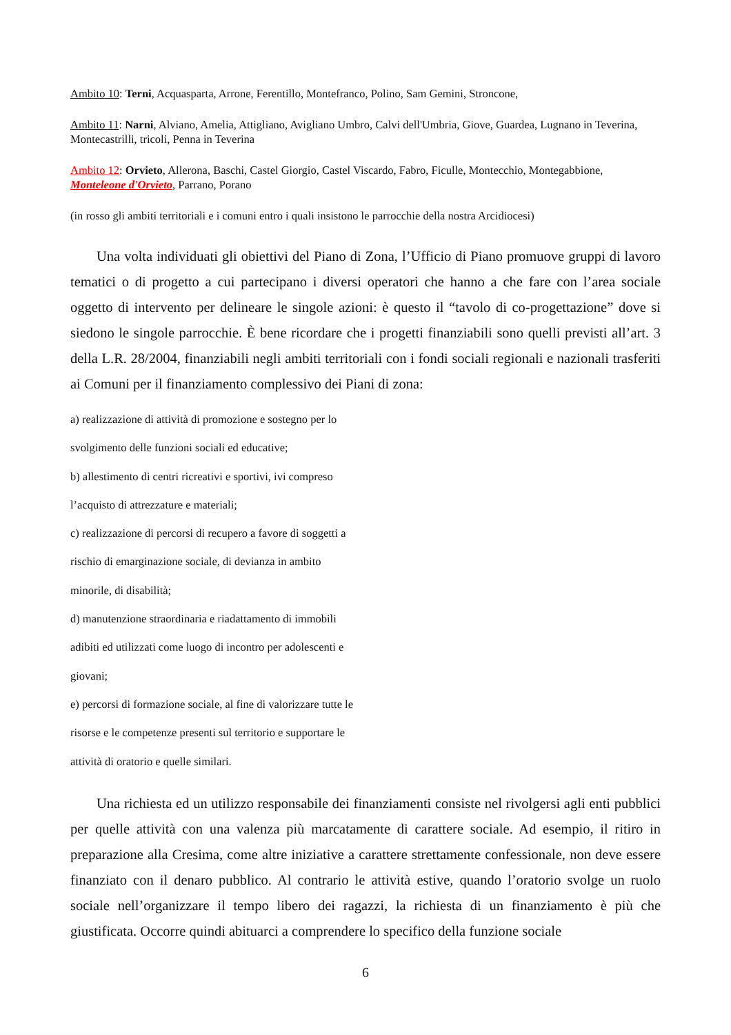Ambito 10: Terni, Acquasparta, Arrone, Ferentillo, Montefranco, Polino, Sam Gemini, Stroncone,
Ambito 11: Narni, Alviano, Amelia, Attigliano, Avigliano Umbro, Calvi dell'Umbria, Giove, Guardea, Lugnano in Teverina, Montecastrilli, tricoli, Penna in Teverina
Ambito 12: Orvieto, Allerona, Baschi, Castel Giorgio, Castel Viscardo, Fabro, Ficulle, Montecchio, Montegabbione, Monteleone d'Orvieto, Parrano, Porano
(in rosso gli ambiti territoriali e i comuni entro i quali insistono le parrocchie della nostra Arcidiocesi)
Una volta individuati gli obiettivi del Piano di Zona, l’Ufficio di Piano promuove gruppi di lavoro tematici o di progetto a cui partecipano i diversi operatori che hanno a che fare con l’area sociale oggetto di intervento per delineare le singole azioni: è questo il “tavolo di co-progettazione” dove si siedono le singole parrocchie. È bene ricordare che i progetti finanziabili sono quelli previsti all’art. 3 della L.R. 28/2004, finanziabili negli ambiti territoriali con i fondi sociali regionali e nazionali trasferiti ai Comuni per il finanziamento complessivo dei Piani di zona:
a) realizzazione di attività di promozione e sostegno per lo
svolgimento delle funzioni sociali ed educative;
b) allestimento di centri ricreativi e sportivi, ivi compreso
l’acquisto di attrezzature e materiali;
c) realizzazione di percorsi di recupero a favore di soggetti a
rischio di emarginazione sociale, di devianza in ambito
minorile, di disabilità;
d) manutenzione straordinaria e riadattamento di immobili
adibiti ed utilizzati come luogo di incontro per adolescenti e
giovani;
e) percorsi di formazione sociale, al fine di valorizzare tutte le
risorse e le competenze presenti sul territorio e supportare le
attività di oratorio e quelle similari.
Una richiesta ed un utilizzo responsabile dei finanziamenti consiste nel rivolgersi agli enti pubblici per quelle attività con una valenza più marcatamente di carattere sociale. Ad esempio, il ritiro in preparazione alla Cresima, come altre iniziative a carattere strettamente confessionale, non deve essere finanziato con il denaro pubblico. Al contrario le attività estive, quando l’oratorio svolge un ruolo sociale nell’organizzare il tempo libero dei ragazzi, la richiesta di un finanziamento è più che giustificata. Occorre quindi abituarci a comprendere lo specifico della funzione sociale
6